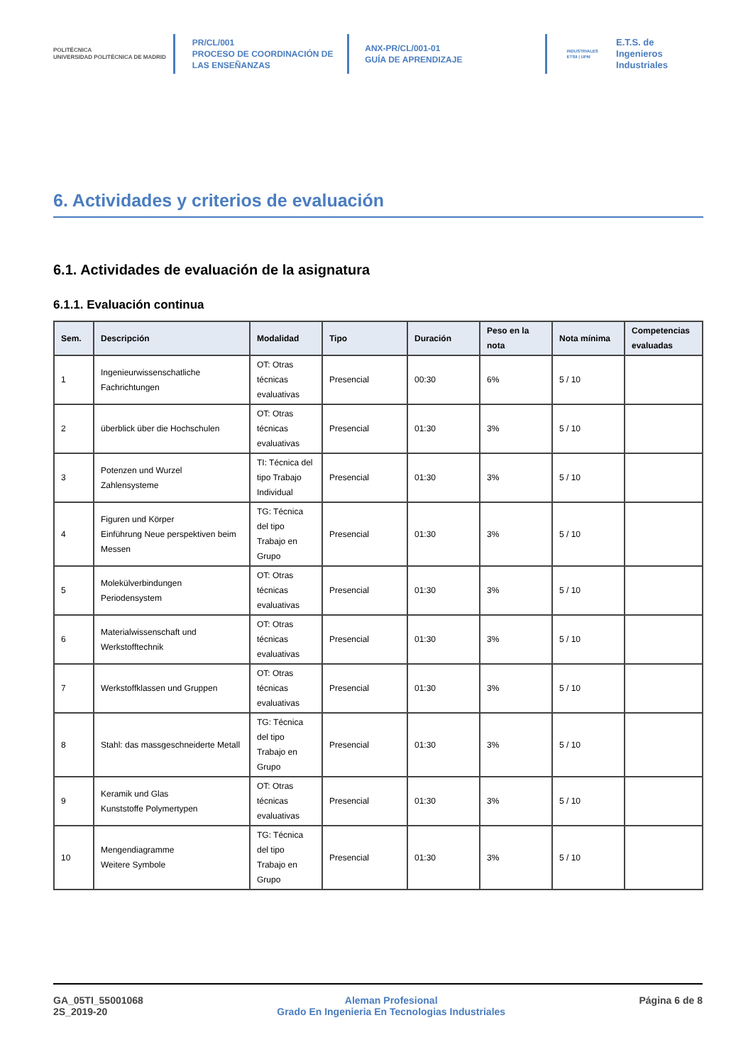POLITÉCNICA
UNIVERSIDAD POLITÉCNICA DE MADRID
PR/CL/001
PROCESO DE COORDINACIÓN DE
LAS ENSEÑANZAS
ANX-PR/CL/001-01
GUÍA DE APRENDIZAJE
INDUSTRIALES
ETSII | UPM
E.T.S. de Ingenieros
Industriales
6. Actividades y criterios de evaluación
6.1. Actividades de evaluación de la asignatura
6.1.1. Evaluación continua
| Sem. | Descripción | Modalidad | Tipo | Duración | Peso en la nota | Nota mínima | Competencias evaluadas |
| --- | --- | --- | --- | --- | --- | --- | --- |
| 1 | Ingenieurwissenschatliche Fachrichtungen | OT: Otras técnicas evaluativas | Presencial | 00:30 | 6% | 5 / 10 | |
| 2 | überblick über die Hochschulen | OT: Otras técnicas evaluativas | Presencial | 01:30 | 3% | 5 / 10 | |
| 3 | Potenzen und Wurzel Zahlensysteme | TI: Técnica del tipo Trabajo Individual | Presencial | 01:30 | 3% | 5 / 10 | |
| 4 | Figuren und Körper Einführung Neue perspektiven beim Messen | TG: Técnica del tipo Trabajo en Grupo | Presencial | 01:30 | 3% | 5 / 10 | |
| 5 | Molekülverbindungen Periodensystem | OT: Otras técnicas evaluativas | Presencial | 01:30 | 3% | 5 / 10 | |
| 6 | Materialwissenschaft und Werkstofftechnik | OT: Otras técnicas evaluativas | Presencial | 01:30 | 3% | 5 / 10 | |
| 7 | Werkstoffklassen und Gruppen | OT: Otras técnicas evaluativas | Presencial | 01:30 | 3% | 5 / 10 | |
| 8 | Stahl: das massgeschneiderte Metall | TG: Técnica del tipo Trabajo en Grupo | Presencial | 01:30 | 3% | 5 / 10 | |
| 9 | Keramik und Glas Kunststoffe Polymertypen | OT: Otras técnicas evaluativas | Presencial | 01:30 | 3% | 5 / 10 | |
| 10 | Mengendiagramme Weitere Symbole | TG: Técnica del tipo Trabajo en Grupo | Presencial | 01:30 | 3% | 5 / 10 | |
GA_05TI_55001068
2S_2019-20
Aleman Profesional
Grado En Ingenieria En Tecnologias Industriales
Página 6 de 8